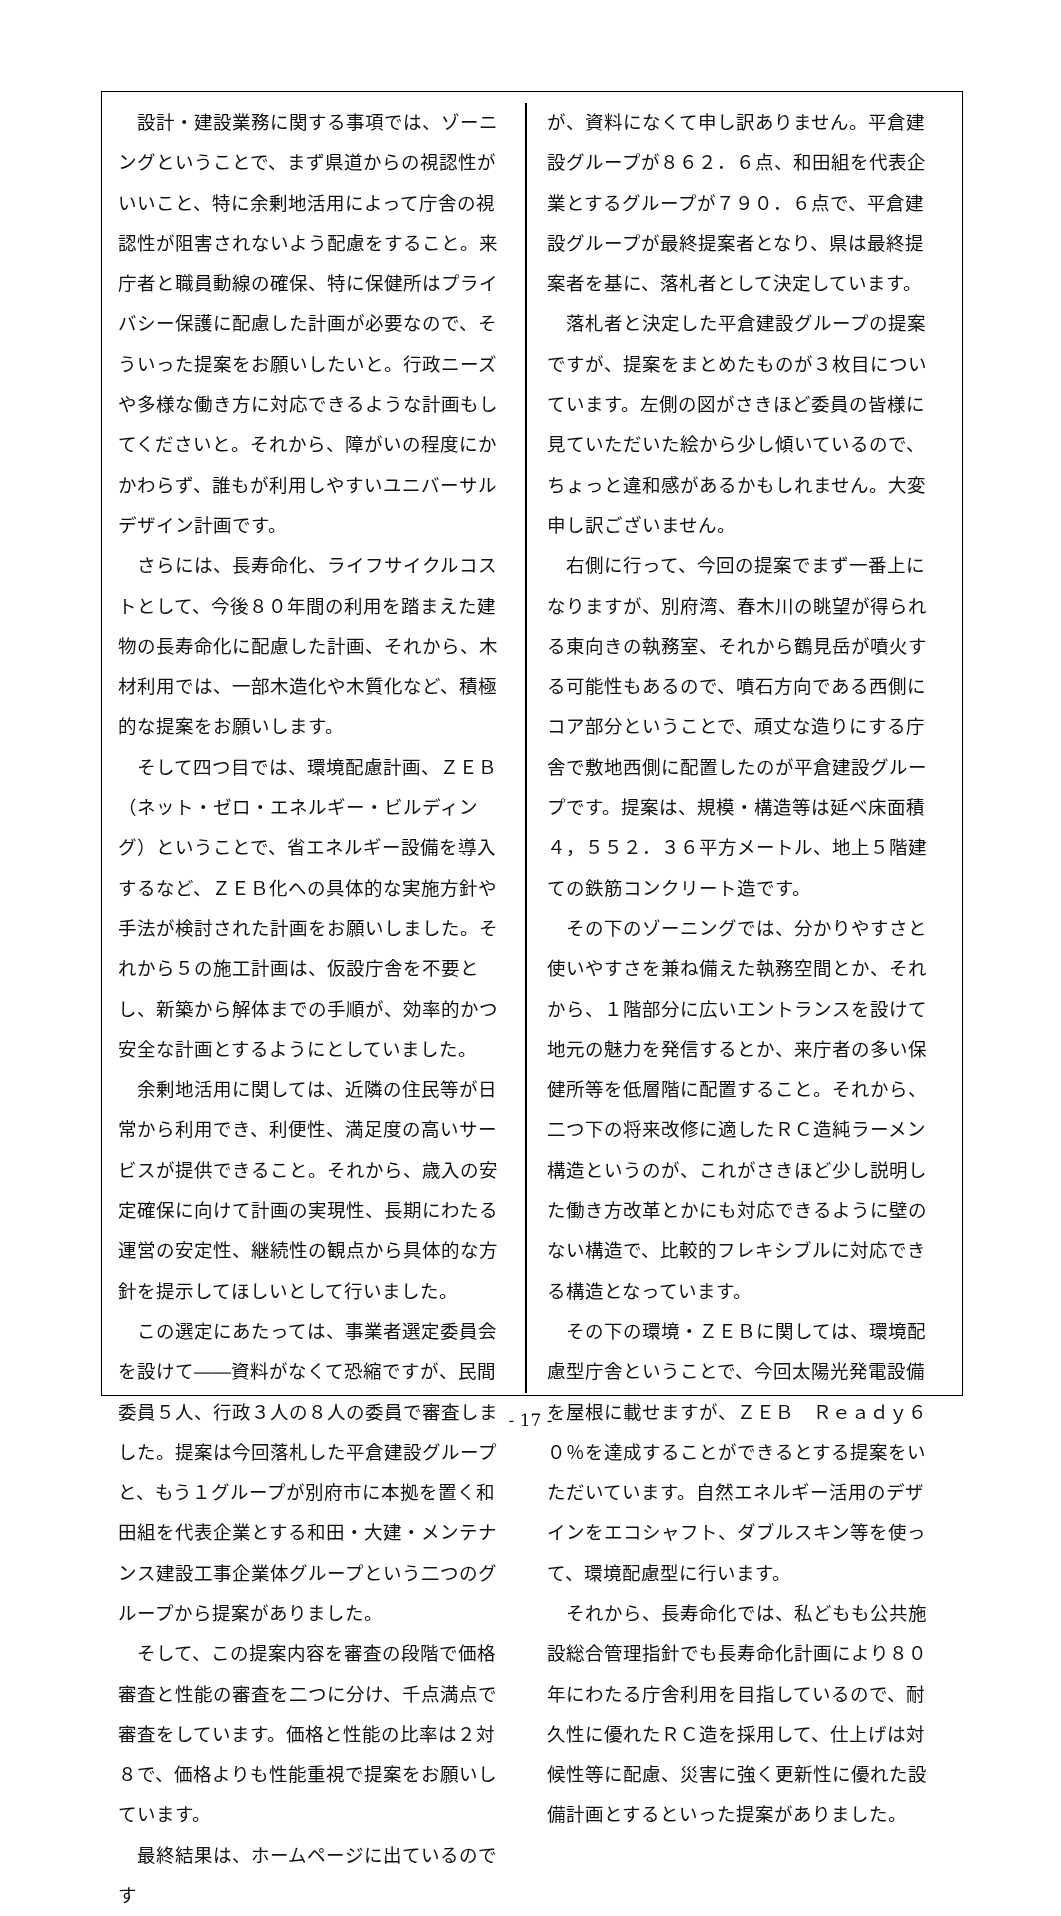設計・建設業務に関する事項では、ゾーニングということで、まず県道からの視認性がいいこと、特に余剰地活用によって庁舎の視認性が阻害されないよう配慮をすること。来庁者と職員動線の確保、特に保健所はプライバシー保護に配慮した計画が必要なので、そういった提案をお願いしたいと。行政ニーズや多様な働き方に対応できるような計画もしてくださいと。それから、障がいの程度にかかわらず、誰もが利用しやすいユニバーサルデザイン計画です。
さらには、長寿命化、ライフサイクルコストとして、今後８０年間の利用を踏まえた建物の長寿命化に配慮した計画、それから、木材利用では、一部木造化や木質化など、積極的な提案をお願いします。
そして四つ目では、環境配慮計画、ＺＥＢ（ネット・ゼロ・エネルギー・ビルディング）ということで、省エネルギー設備を導入するなど、ＺＥＢ化への具体的な実施方針や手法が検討された計画をお願いしました。それから５の施工計画は、仮設庁舎を不要とし、新築から解体までの手順が、効率的かつ安全な計画とするようにとしていました。
余剰地活用に関しては、近隣の住民等が日常から利用でき、利便性、満足度の高いサービスが提供できること。それから、歳入の安定確保に向けて計画の実現性、長期にわたる運営の安定性、継続性の観点から具体的な方針を提示してほしいとして行いました。
この選定にあたっては、事業者選定委員会を設けて――資料がなくて恐縮ですが、民間委員５人、行政３人の８人の委員で審査しました。提案は今回落札した平倉建設グループと、もう１グループが別府市に本拠を置く和田組を代表企業とする和田・大建・メンテナンス建設工事企業体グループという二つのグループから提案がありました。
そして、この提案内容を審査の段階で価格審査と性能の審査を二つに分け、千点満点で審査をしています。価格と性能の比率は２対８で、価格よりも性能重視で提案をお願いしています。
最終結果は、ホームページに出ているのです
が、資料になくて申し訳ありません。平倉建設グループが８６２．６点、和田組を代表企業とするグループが７９０．６点で、平倉建設グループが最終提案者となり、県は最終提案者を基に、落札者として決定しています。
落札者と決定した平倉建設グループの提案ですが、提案をまとめたものが３枚目についています。左側の図がさきほど委員の皆様に見ていただいた絵から少し傾いているので、ちょっと違和感があるかもしれません。大変申し訳ございません。
右側に行って、今回の提案でまず一番上になりますが、別府湾、春木川の眺望が得られる東向きの執務室、それから鶴見岳が噴火する可能性もあるので、噴石方向である西側にコア部分ということで、頑丈な造りにする庁舎で敷地西側に配置したのが平倉建設グループです。提案は、規模・構造等は延べ床面積４，５５２．３６平方メートル、地上５階建ての鉄筋コンクリート造です。
その下のゾーニングでは、分かりやすさと使いやすさを兼ね備えた執務空間とか、それから、１階部分に広いエントランスを設けて地元の魅力を発信するとか、来庁者の多い保健所等を低層階に配置すること。それから、二つ下の将来改修に適したＲＣ造純ラーメン構造というのが、これがさきほど少し説明した働き方改革とかにも対応できるように壁のない構造で、比較的フレキシブルに対応できる構造となっています。
その下の環境・ＺＥＢに関しては、環境配慮型庁舎ということで、今回太陽光発電設備を屋根に載せますが、ＺＥＢ　Ｒｅａｄｙ６０％を達成することができるとする提案をいただいています。自然エネルギー活用のデザインをエコシャフト、ダブルスキン等を使って、環境配慮型に行います。
それから、長寿命化では、私どもも公共施設総合管理指針でも長寿命化計画により８０年にわたる庁舎利用を目指しているので、耐久性に優れたＲＣ造を採用して、仕上げは対候性等に配慮、災害に強く更新性に優れた設備計画とするといった提案がありました。
- 17 -